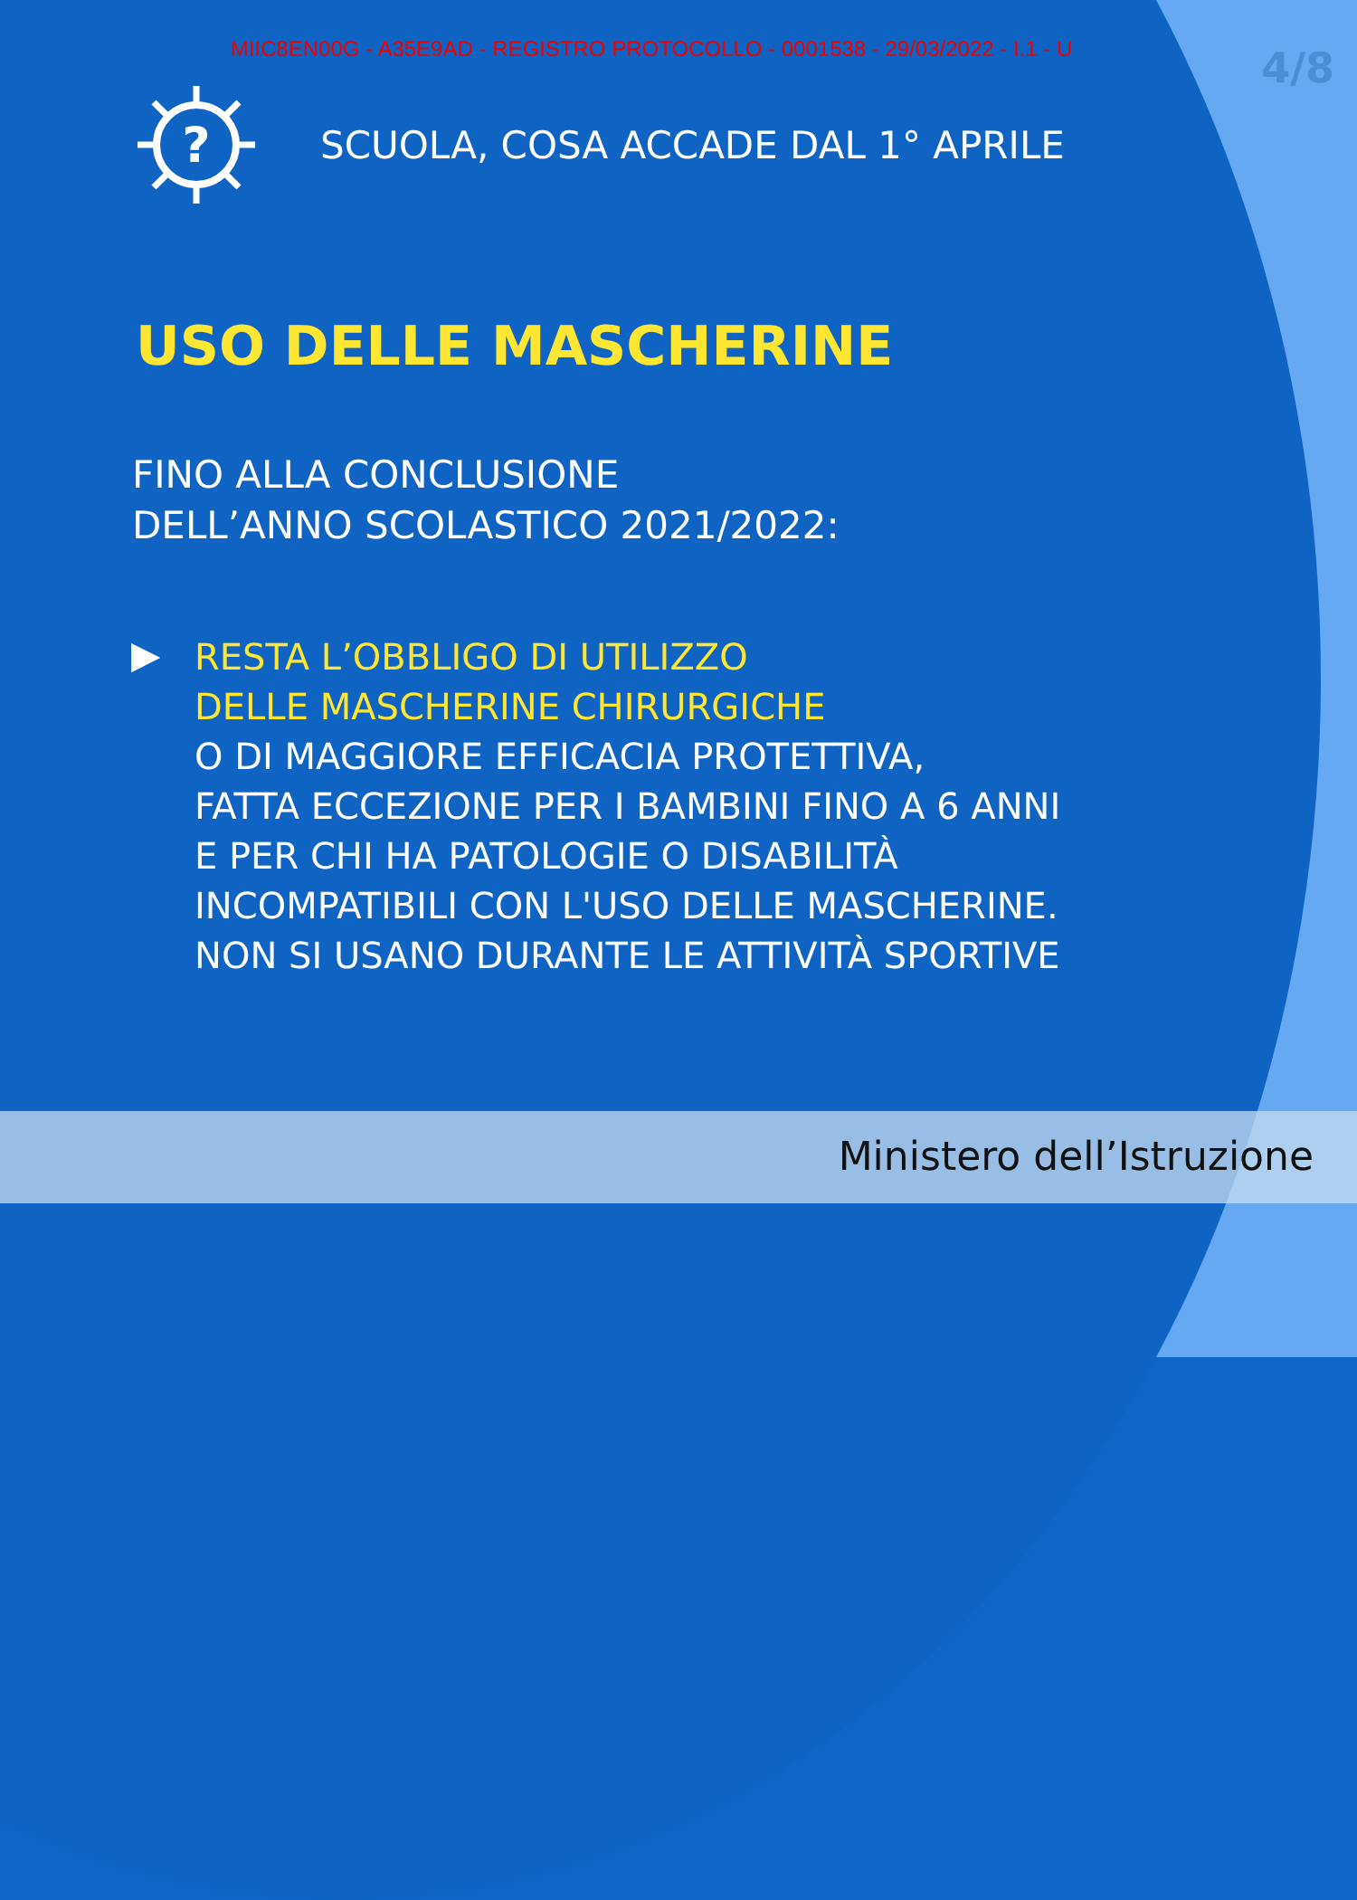MIIC8EN00G - A35E9AD - REGISTRO PROTOCOLLO - 0001538 - 29/03/2022 - I.1 - U
4/8
?
SCUOLA, COSA ACCADE DAL 1° APRILE
USO DELLE MASCHERINE
FINO ALLA CONCLUSIONE
DELL’ANNO SCOLASTICO 2021/2022:
▶
RESTA L’OBBLIGO DI UTILIZZO
DELLE MASCHERINE CHIRURGICHE
O DI MAGGIORE EFFICACIA PROTETTIVA,
FATTA ECCEZIONE PER I BAMBINI FINO A 6 ANNI
E PER CHI HA PATOLOGIE O DISABILITÀ
INCOMPATIBILI CON L'USO DELLE MASCHERINE.
NON SI USANO DURANTE LE ATTIVITÀ SPORTIVE
Ministero dell’Istruzione